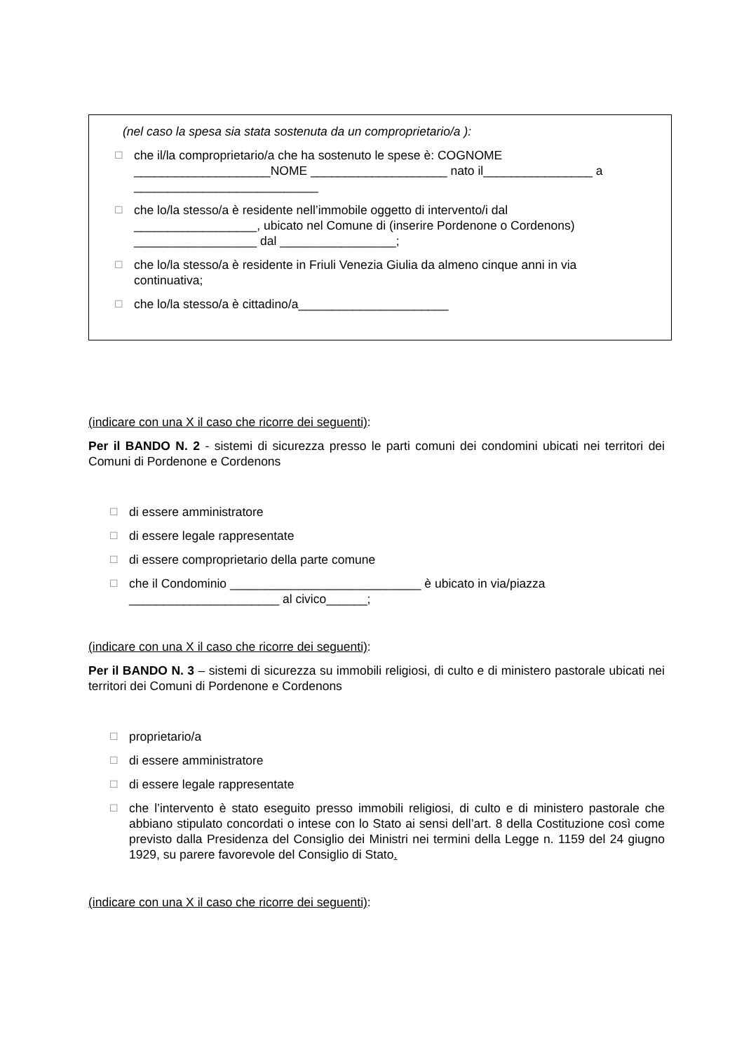(nel caso la spesa sia stata sostenuta da un comproprietario/a ):
☐
che il/la comproprietario/a che ha sostenuto le spese è: COGNOME
____________________NOME ____________________ nato il________________ a
___________________________
☐
che lo/la stesso/a è residente nell’immobile oggetto di intervento/i dal
__________________, ubicato nel Comune di (inserire Pordenone o Cordenons)
__________________ dal _________________;
☐
che lo/la stesso/a è residente in Friuli Venezia Giulia da almeno cinque anni in via continuativa;
☐
che lo/la stesso/a è cittadino/a______________________
(indicare con una X il caso che ricorre dei seguenti):
Per il BANDO N. 2 - sistemi di sicurezza presso le parti comuni dei condomini ubicati nei territori dei Comuni di Pordenone e Cordenons
☐
di essere amministratore
☐
di essere legale rappresentate
☐
di essere comproprietario della parte comune
☐
che il Condominio ____________________________ è ubicato in via/piazza
______________________ al civico______;
(indicare con una X il caso che ricorre dei seguenti):
Per il BANDO N. 3 – sistemi di sicurezza su immobili religiosi, di culto e di ministero pastorale ubicati nei territori dei Comuni di Pordenone e Cordenons
☐
proprietario/a
☐
di essere amministratore
☐
di essere legale rappresentate
☐
che l’intervento è stato eseguito presso immobili religiosi, di culto e di ministero pastorale che abbiano stipulato concordati o intese con lo Stato ai sensi dell’art. 8 della Costituzione così come previsto dalla Presidenza del Consiglio dei Ministri nei termini della Legge n. 1159 del 24 giugno 1929, su parere favorevole del Consiglio di Stato.
(indicare con una X il caso che ricorre dei seguenti):